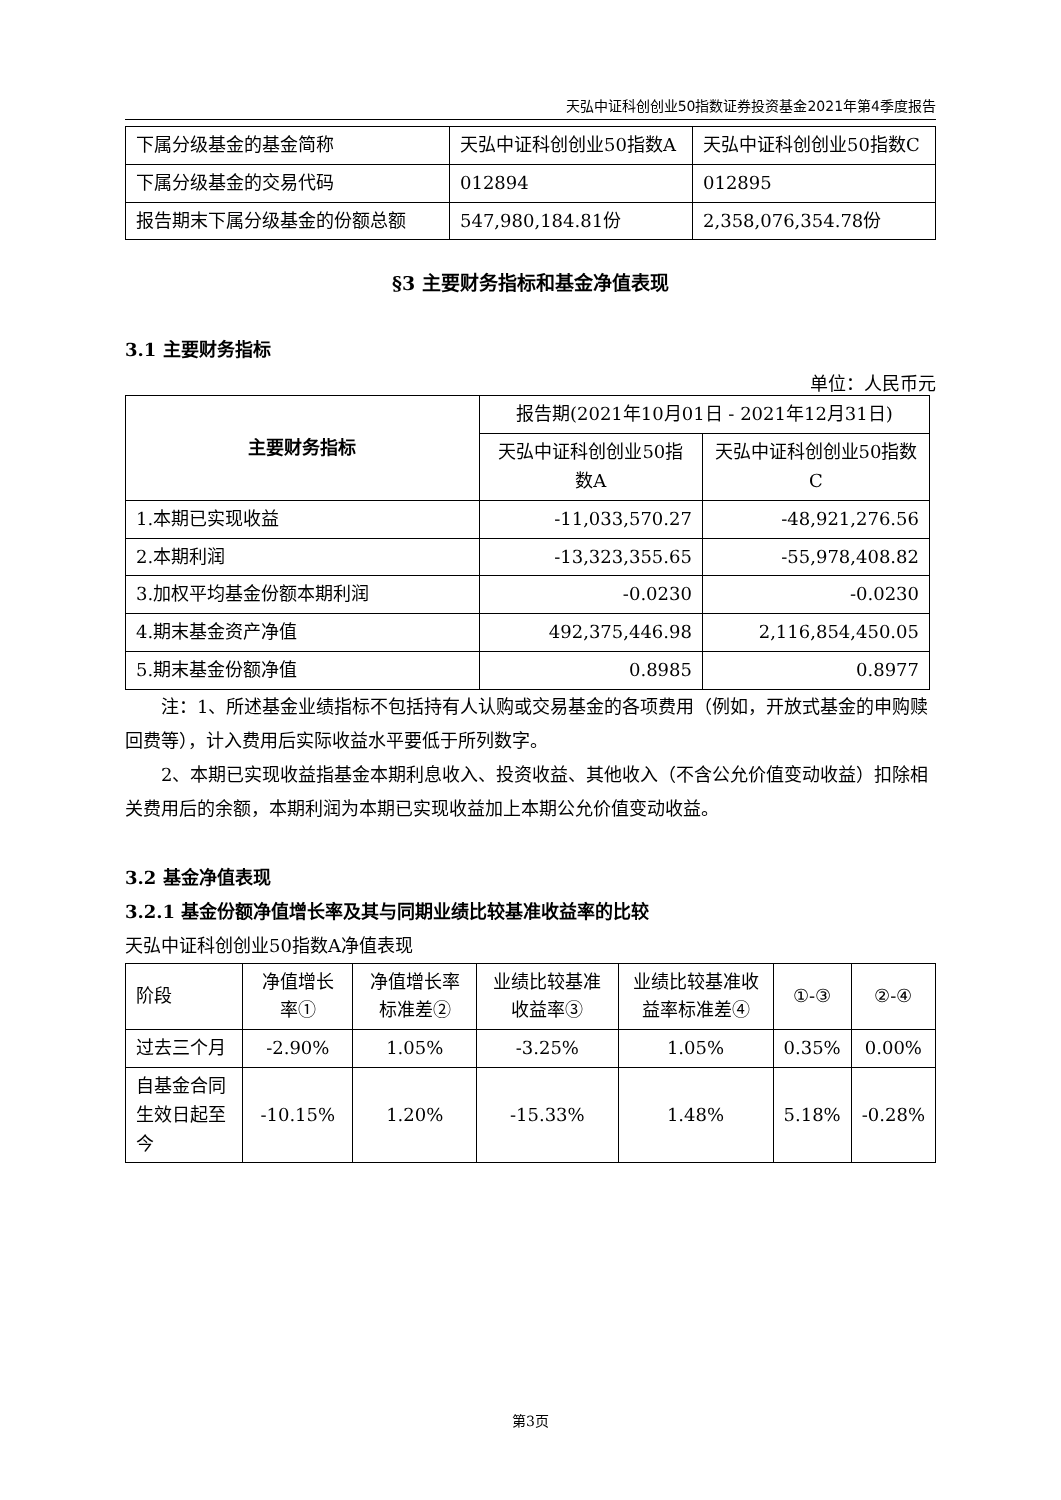天弘中证科创创业50指数证券投资基金2021年第4季度报告
| 下属分级基金的基金简称 | 天弘中证科创创业50指数A | 天弘中证科创创业50指数C |
| 下属分级基金的交易代码 | 012894 | 012895 |
| 报告期末下属分级基金的份额总额 | 547,980,184.81份 | 2,358,076,354.78份 |
§3 主要财务指标和基金净值表现
3.1 主要财务指标
单位：人民币元
| 主要财务指标 | 报告期(2021年10月01日 - 2021年12月31日) | |
| | 天弘中证科创创业50指数A | 天弘中证科创创业50指数C |
| 1.本期已实现收益 | -11,033,570.27 | -48,921,276.56 |
| 2.本期利润 | -13,323,355.65 | -55,978,408.82 |
| 3.加权平均基金份额本期利润 | -0.0230 | -0.0230 |
| 4.期末基金资产净值 | 492,375,446.98 | 2,116,854,450.05 |
| 5.期末基金份额净值 | 0.8985 | 0.8977 |
注：1、所述基金业绩指标不包括持有人认购或交易基金的各项费用（例如，开放式基金的申购赎回费等），计入费用后实际收益水平要低于所列数字。
2、本期已实现收益指基金本期利息收入、投资收益、其他收入（不含公允价值变动收益）扣除相关费用后的余额，本期利润为本期已实现收益加上本期公允价值变动收益。
3.2 基金净值表现
3.2.1 基金份额净值增长率及其与同期业绩比较基准收益率的比较
天弘中证科创创业50指数A净值表现
| 阶段 | 净值增长率① | 净值增长率标准差② | 业绩比较基准收益率③ | 业绩比较基准收益率标准差④ | ①-③ | ②-④ |
| 过去三个月 | -2.90% | 1.05% | -3.25% | 1.05% | 0.35% | 0.00% |
| 自基金合同生效日起至今 | -10.15% | 1.20% | -15.33% | 1.48% | 5.18% | -0.28% |
第3页